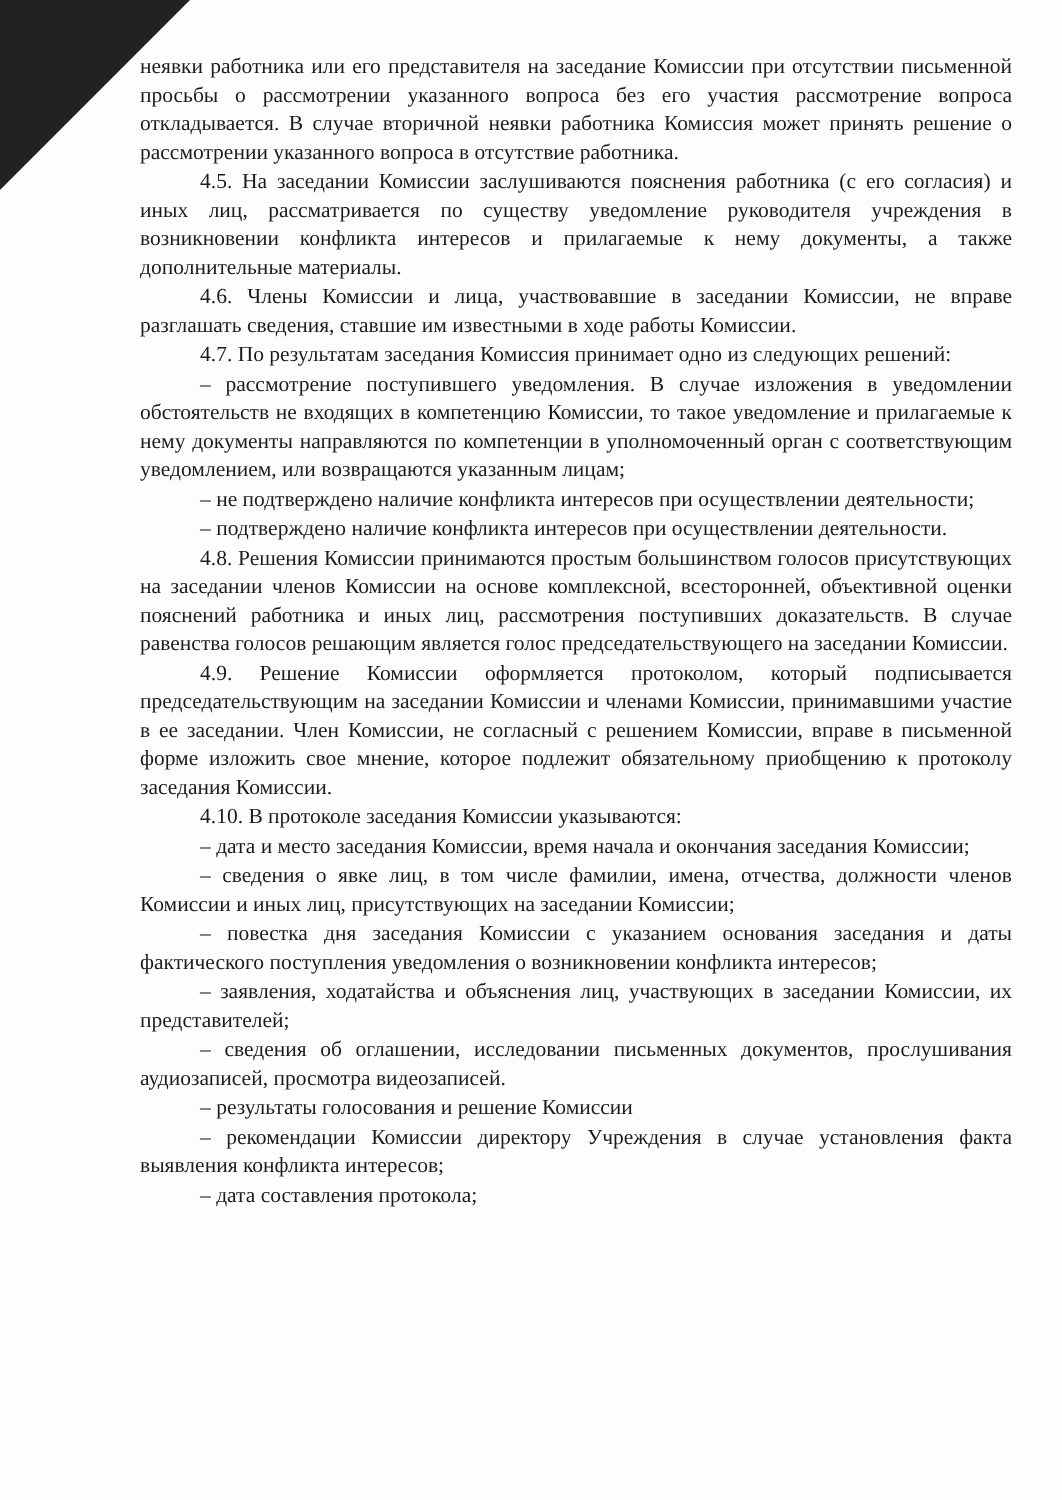неявки работника или его представителя на заседание Комиссии при отсутствии письменной просьбы о рассмотрении указанного вопроса без его участия рассмотрение вопроса откладывается. В случае вторичной неявки работника Комиссия может принять решение о рассмотрении указанного вопроса в отсутствие работника.
4.5. На заседании Комиссии заслушиваются пояснения работника (с его согласия) и иных лиц, рассматривается по существу уведомление руководителя учреждения в возникновении конфликта интересов и прилагаемые к нему документы, а также дополнительные материалы.
4.6. Члены Комиссии и лица, участвовавшие в заседании Комиссии, не вправе разглашать сведения, ставшие им известными в ходе работы Комиссии.
4.7. По результатам заседания Комиссия принимает одно из следующих решений:
– рассмотрение поступившего уведомления. В случае изложения в уведомлении обстоятельств не входящих в компетенцию Комиссии, то такое уведомление и прилагаемые к нему документы направляются по компетенции в уполномоченный орган с соответствующим уведомлением, или возвращаются указанным лицам;
– не подтверждено наличие конфликта интересов при осуществлении деятельности;
– подтверждено наличие конфликта интересов при осуществлении деятельности.
4.8. Решения Комиссии принимаются простым большинством голосов присутствующих на заседании членов Комиссии на основе комплексной, всесторонней, объективной оценки пояснений работника и иных лиц, рассмотрения поступивших доказательств. В случае равенства голосов решающим является голос председательствующего на заседании Комиссии.
4.9. Решение Комиссии оформляется протоколом, который подписывается председательствующим на заседании Комиссии и членами Комиссии, принимавшими участие в ее заседании. Член Комиссии, не согласный с решением Комиссии, вправе в письменной форме изложить свое мнение, которое подлежит обязательному приобщению к протоколу заседания Комиссии.
4.10. В протоколе заседания Комиссии указываются:
– дата и место заседания Комиссии, время начала и окончания заседания Комиссии;
– сведения о явке лиц, в том числе фамилии, имена, отчества, должности членов Комиссии и иных лиц, присутствующих на заседании Комиссии;
– повестка дня заседания Комиссии с указанием основания заседания и даты фактического поступления уведомления о возникновении конфликта интересов;
– заявления, ходатайства и объяснения лиц, участвующих в заседании Комиссии, их представителей;
– сведения об оглашении, исследовании письменных документов, прослушивания аудиозаписей, просмотра видеозаписей.
– результаты голосования и решение Комиссии
– рекомендации Комиссии директору Учреждения в случае установления факта выявления конфликта интересов;
– дата составления протокола;